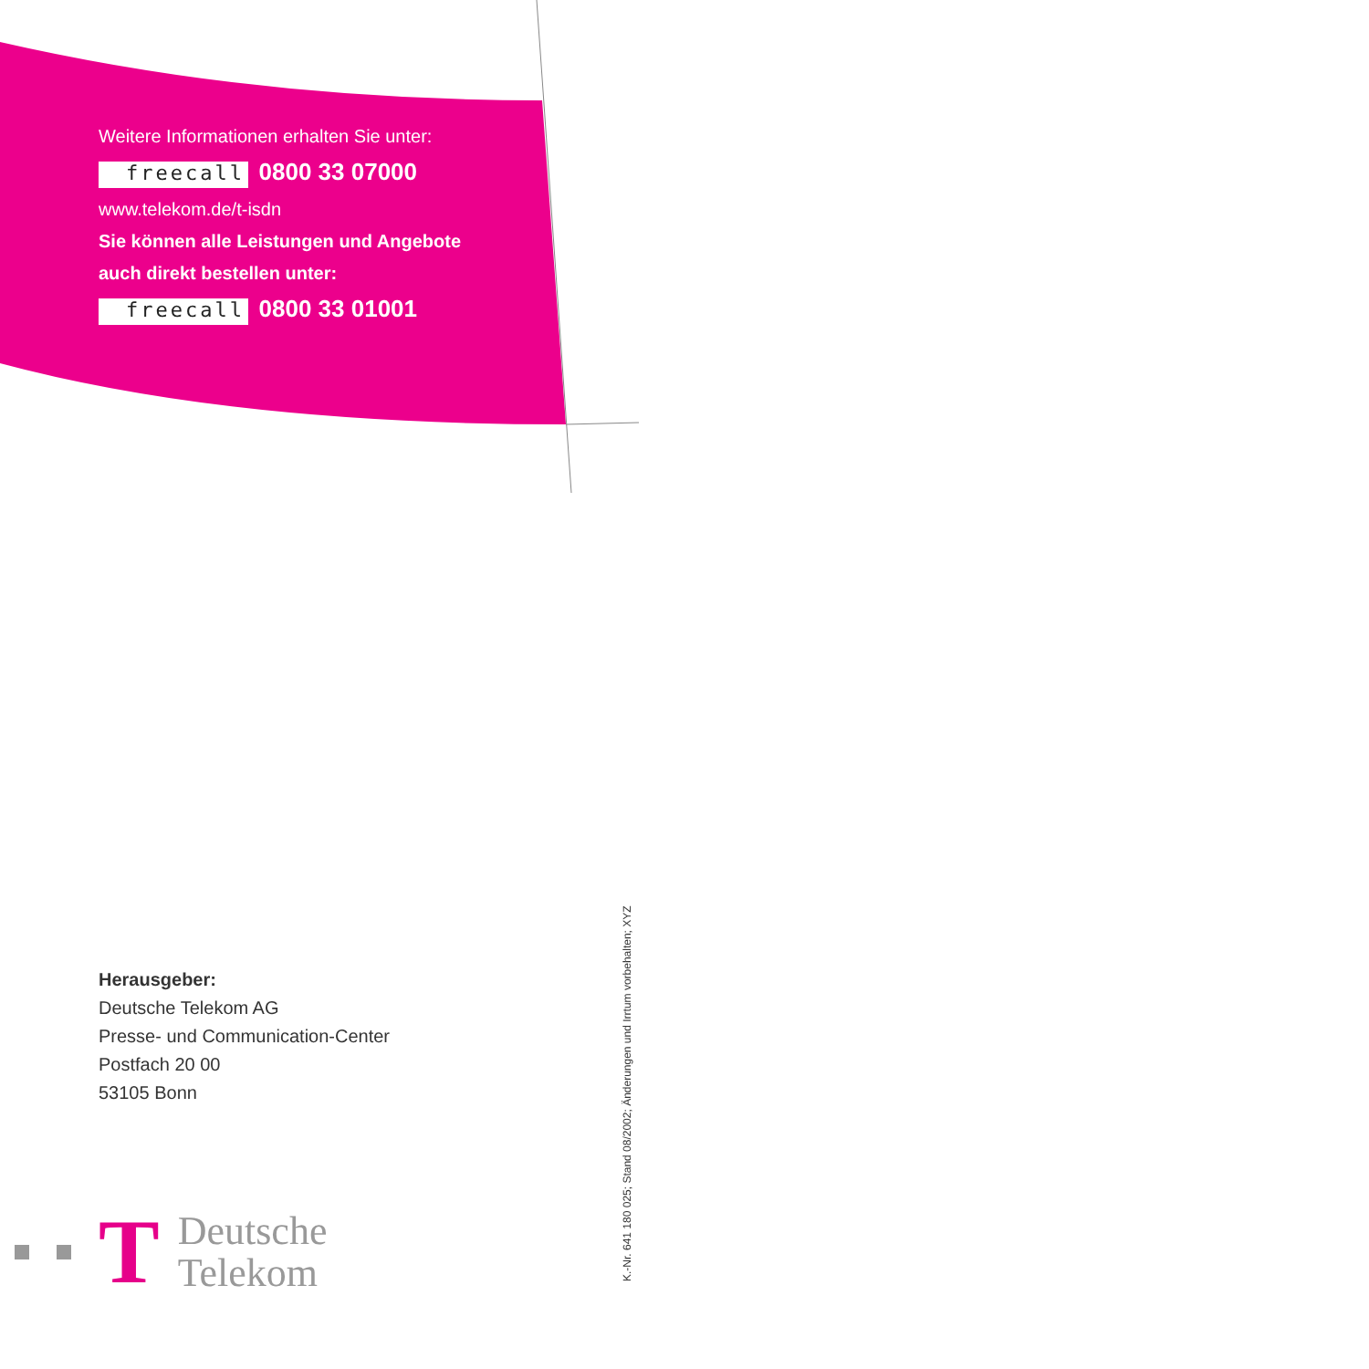Weitere Informationen erhalten Sie unter:
freecall 0800 33 07000
www.telekom.de/t-isdn
Sie können alle Leistungen und Angebote
auch direkt bestellen unter:
freecall 0800 33 01001
Herausgeber:
Deutsche Telekom AG
Presse- und Communication-Center
Postfach 20 00
53105 Bonn
T
Deutsche
Telekom
K.-Nr. 641 180 025; Stand 08/2002; Änderungen und Irrtum vorbehalten; XYZ